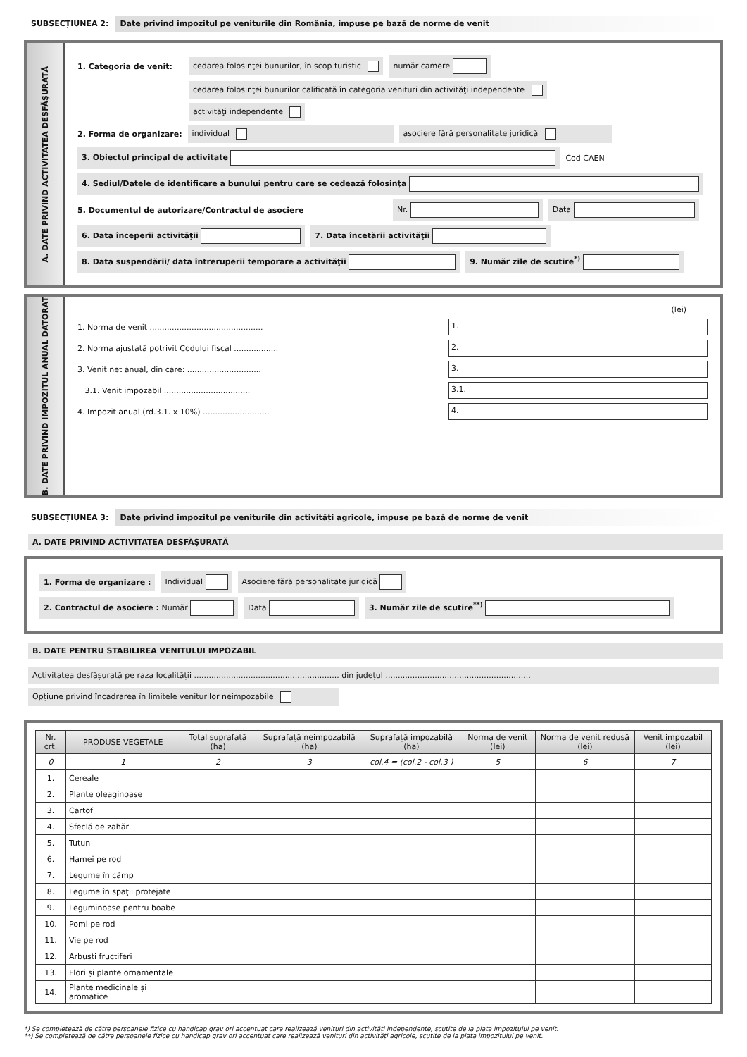SUBSECȚIUNEA 2: Date privind impozitul pe veniturile din România, impuse pe bază de norme de venit
A. DATE PRIVIND ACTIVITATEA DESFĂŞURATĂ
1. Categoria de venit: cedarea folosinţei bunurilor, în scop turistic număr camere
cedarea folosinţei bunurilor calificată în categoria venituri din activităţi independente
activităţi independente
2. Forma de organizare: individual asociere fără personalitate juridică
3. Obiectul principal de activitate Cod CAEN
4. Sediul/Datele de identificare a bunului pentru care se cedează folosinţa
5. Documentul de autorizare/Contractul de asociere Nr. Data
6. Data începerii activităţii 7. Data încetării activităţii
8. Data suspendării/ data întreruperii temporare a activităţii 9. Număr zile de scutire<sup>*)</sup>
B. DATE PRIVIND IMPOZITUL ANUAL DATORAT
(lei)
1. Norma de venit .............................................. 1.
2. Norma ajustată potrivit Codului fiscal .................. 2.
3. Venit net anual, din care: .............................. 3.
3.1. Venit impozabil ................................... 3.1.
4. Impozit anual (rd.3.1. x 10%) ........................... 4.
SUBSECȚIUNEA 3: Date privind impozitul pe veniturile din activități agricole, impuse pe bază de norme de venit
A. DATE PRIVIND ACTIVITATEA DESFĂŞURATĂ
1. Forma de organizare : Individual Asociere fără personalitate juridică
2. Contractul de asociere : Număr Data 3. Număr zile de scutire<sup>**)</sup>
B. DATE PENTRU STABILIREA VENITULUI IMPOZABIL
Activitatea desfășurată pe raza localității ........................................................... din județul ...........................................................
Opțiune privind încadrarea în limitele veniturilor neimpozabile
| Nr. crt. | PRODUSE VEGETALE | Total suprafaţă (ha) | Suprafață neimpozabilă (ha) | Suprafață impozabilă (ha) | Norma de venit (lei) | Norma de venit redusă (lei) | Venit impozabil (lei) |
| --- | --- | --- | --- | --- | --- | --- | --- |
| 0 | 1 | 2 | 3 | col.4 = (col.2 - col.3 ) | 5 | 6 | 7 |
| 1. | Cereale | | | | | | |
| 2. | Plante oleaginoase | | | | | | |
| 3. | Cartof | | | | | | |
| 4. | Sfeclă de zahăr | | | | | | |
| 5. | Tutun | | | | | | |
| 6. | Hamei pe rod | | | | | | |
| 7. | Legume în câmp | | | | | | |
| 8. | Legume în spaţii protejate | | | | | | |
| 9. | Leguminoase pentru boabe | | | | | | |
| 10. | Pomi pe rod | | | | | | |
| 11. | Vie pe rod | | | | | | |
| 12. | Arbuști fructiferi | | | | | | |
| 13. | Flori și plante ornamentale | | | | | | |
| 14. | Plante medicinale și aromatice | | | | | | |
*) Se completează de către persoanele fizice cu handicap grav ori accentuat care realizează venituri din activități independente, scutite de la plata impozitului pe venit.
**) Se completează de către persoanele fizice cu handicap grav ori accentuat care realizează venituri din activități agricole, scutite de la plata impozitului pe venit.